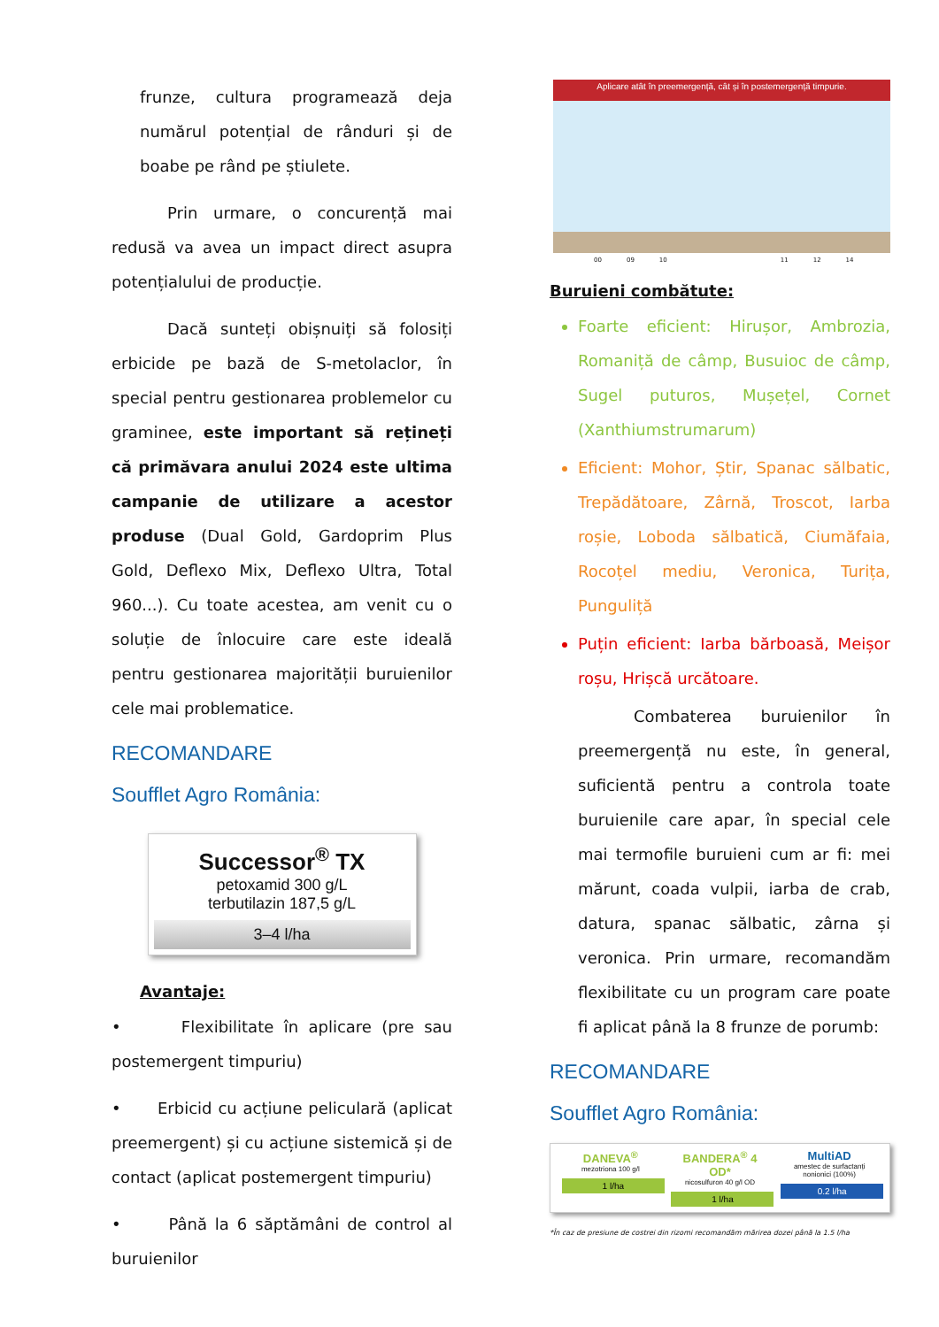frunze, cultura programează deja numărul potențial de rânduri și de boabe pe rând pe știulete.
Prin urmare, o concurență mai redusă va avea un impact direct asupra potențialului de producție.
Dacă sunteți obișnuiți să folosiți erbicide pe bază de S-metolaclor, în special pentru gestionarea problemelor cu graminee, este important să rețineți că primăvara anului 2024 este ultima campanie de utilizare a acestor produse (Dual Gold, Gardoprim Plus Gold, Deflexo Mix, Deflexo Ultra, Total 960...). Cu toate acestea, am venit cu o soluție de înlocuire care este ideală pentru gestionarea majorității buruienilor cele mai problematice.
RECOMANDARE
Soufflet Agro România:
Successor<sup>®</sup> TX
petoxamid 300 g/L
terbutilazin 187,5 g/L
3–4 l/ha
Avantaje:
• Flexibilitate în aplicare (pre sau postemergent timpuriu)
• Erbicid cu acțiune peliculară (aplicat preemergent) și cu acțiune sistemică și de contact (aplicat postemergent timpuriu)
• Până la 6 săptămâni de control al buruienilor
Aplicare atât în preemergență, cât și în postemergență timpurie.
00 09 10 11 12 14
Buruieni combătute:
Foarte eficient: Hirușor, Ambrozia, Romaniță de câmp, Busuioc de câmp, Sugel puturos, Mușețel, Cornet (Xanthiumstrumarum)
Eficient: Mohor, Știr, Spanac sălbatic, Trepădătoare, Zârnă, Troscot, Iarba roșie, Loboda sălbatică, Ciumăfaia, Rocoțel mediu, Veronica, Turița, Punguliță
Puțin eficient: Iarba bărboasă, Meișor roșu, Hrișcă urcătoare.
Combaterea buruienilor în preemergență nu este, în general, suficientă pentru a controla toate buruienile care apar, în special cele mai termofile buruieni cum ar fi: mei mărunt, coada vulpii, iarba de crab, datura, spanac sălbatic, zârna și veronica. Prin urmare, recomandăm flexibilitate cu un program care poate fi aplicat până la 8 frunze de porumb:
RECOMANDARE
Soufflet Agro România:
DANEVA<sup>®</sup>
mezotriona 100 g/l
1 l/ha
BANDERA<sup>®</sup> 4 OD*
nicosulfuron 40 g/l OD
1 l/ha
MultiAD
amestec de surfactanți nonionici (100%)
0.2 l/ha
*În caz de presiune de costrei din rizomi recomandăm mărirea dozei până la 1.5 l/ha